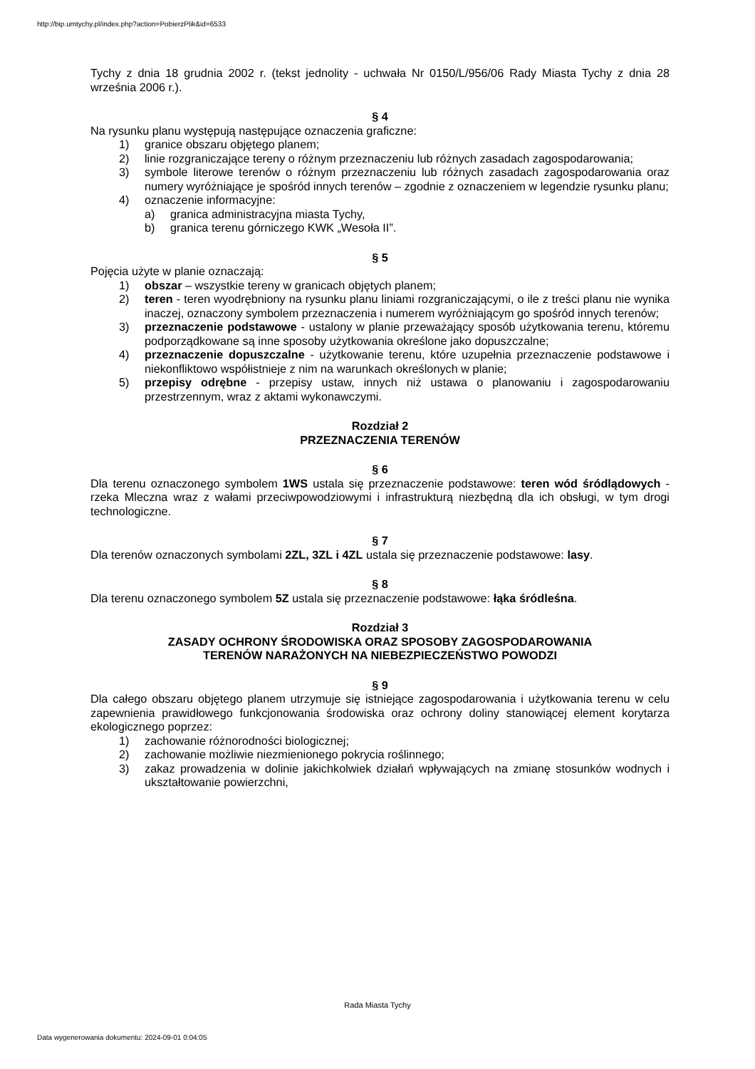http://bip.umtychy.pl/index.php?action=PobierzPlik&id=6533
Tychy z dnia 18 grudnia 2002 r. (tekst jednolity - uchwała Nr 0150/L/956/06 Rady Miasta Tychy z dnia 28 września 2006 r.).
§ 4
Na rysunku planu występują następujące oznaczenia graficzne:
1) granice obszaru objętego planem;
2) linie rozgraniczające tereny o różnym przeznaczeniu lub różnych zasadach zagospodarowania;
3) symbole literowe terenów o różnym przeznaczeniu lub różnych zasadach zagospodarowania oraz numery wyróżniające je spośród innych terenów – zgodnie z oznaczeniem w legendzie rysunku planu;
4) oznaczenie informacyjne:
a) granica administracyjna miasta Tychy,
b) granica terenu górniczego KWK „Wesoła II”.
§ 5
Pojęcia użyte w planie oznaczają:
1) obszar – wszystkie tereny w granicach objętych planem;
2) teren - teren wyodrębniony na rysunku planu liniami rozgraniczającymi, o ile z treści planu nie wynika inaczej, oznaczony symbolem przeznaczenia i numerem wyróżniającym go spośród innych terenów;
3) przeznaczenie podstawowe - ustalony w planie przeważający sposób użytkowania terenu, któremu podporządkowane są inne sposoby użytkowania określone jako dopuszczalne;
4) przeznaczenie dopuszczalne - użytkowanie terenu, które uzupełnia przeznaczenie podstawowe i niekonfliktowo współistnieje z nim na warunkach określonych w planie;
5) przepisy odrębne - przepisy ustaw, innych niż ustawa o planowaniu i zagospodarowaniu przestrzennym, wraz z aktami wykonawczymi.
Rozdział 2
PRZEZNACZENIA TERENÓW
§ 6
Dla terenu oznaczonego symbolem 1WS ustala się przeznaczenie podstawowe: teren wód śródlądowych - rzeka Mleczna wraz z wałami przeciwpowodziowymi i infrastrukturą niezbędną dla ich obsługi, w tym drogi technologiczne.
§ 7
Dla terenów oznaczonych symbolami 2ZL, 3ZL i 4ZL ustala się przeznaczenie podstawowe: lasy.
§ 8
Dla terenu oznaczonego symbolem 5Z ustala się przeznaczenie podstawowe: łąka śródleśna.
Rozdział 3
ZASADY OCHRONY ŚRODOWISKA ORAZ SPOSOBY ZAGOSPODAROWANIA
TERENÓW NARAŻONYCH NA NIEBEZPIECZEŃSTWO POWODZI
§ 9
Dla całego obszaru objętego planem utrzymuje się istniejące zagospodarowania i użytkowania terenu w celu zapewnienia prawidłowego funkcjonowania środowiska oraz ochrony doliny stanowiącej element korytarza ekologicznego poprzez:
1) zachowanie różnorodności biologicznej;
2) zachowanie możliwie niezmienionego pokrycia roślinnego;
3) zakaz prowadzenia w dolinie jakichkolwiek działań wpływających na zmianę stosunków wodnych i ukształtowanie powierzchni,
Rada Miasta Tychy
Data wygenerowania dokumentu: 2024-09-01 0:04:05